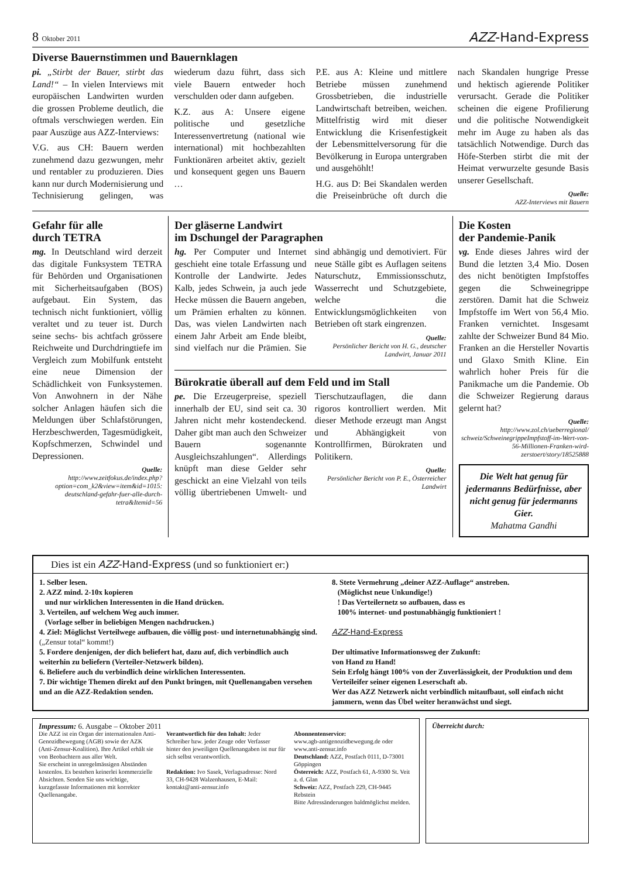8 Oktober 2011 AZZ-Hand-Express
Diverse Bauernstimmen und Bauernklagen
pi. „Stirbt der Bauer, stirbt das Land!“ – In vielen Interviews mit europäischen Landwirten wurden die grossen Probleme deutlich, die oftmals verschwiegen werden. Ein paar Auszüge aus AZZ-Interviews:
V.G. aus CH: Bauern werden zunehmend dazu gezwungen, mehr und rentabler zu produzieren. Dies kann nur durch Modernisierung und Technisierung gelingen, was wiederum dazu führt, dass sich viele Bauern entweder hoch verschulden oder dann aufgeben.
K.Z. aus A: Unsere eigene politische und gesetzliche Interessenvertretung (national wie international) mit hochbezahlten Funktionären arbeitet aktiv, gezielt und konsequent gegen uns Bauern …
P.E. aus A: Kleine und mittlere Betriebe müssen zunehmend Grossbetrieben, die industrielle Landwirtschaft betreiben, weichen. Mittelfristig wird mit dieser Entwicklung die Krisenfestigkeit der Lebensmittelversorung für die Bevölkerung in Europa untergraben und ausgehöhlt!
H.G. aus D: Bei Skandalen werden die Preiseinbrüche oft durch die nach Skandalen hungrige Presse und hektisch agierende Politiker verursacht. Gerade die Politiker scheinen die eigene Profilierung und die politische Notwendigkeit mehr im Auge zu haben als das tatsächlich Notwendige. Durch das Höfe-Sterben stirbt die mit der Heimat verwurzelte gesunde Basis unserer Gesellschaft.
Quelle:
AZZ-Interviews mit Bauern
Gefahr für alle
durch TETRA
mg. In Deutschland wird derzeit das digitale Funksystem TETRA für Behörden und Organisationen mit Sicherheitsaufgaben (BOS) aufgebaut. Ein System, das technisch nicht funktioniert, völlig veraltet und zu teuer ist. Durch seine sechs- bis achtfach grössere Reichweite und Durchdringtiefe im Vergleich zum Mobilfunk entsteht eine neue Dimension der Schädlichkeit von Funksystemen. Von Anwohnern in der Nähe solcher Anlagen häufen sich die Meldungen über Schlafstörungen, Herzbeschwerden, Tagesmüdigkeit, Kopfschmerzen, Schwindel und Depressionen.
Quelle:
http://www.zeitfokus.de/index.php?option=com_k2&view=item&id=1015: deutschland-gefahr-fuer-alle-durch-tetra&Itemid=56
Der gläserne Landwirt
im Dschungel der Paragraphen
hg. Per Computer und Internet geschieht eine totale Erfassung und Kontrolle der Landwirte. Jedes Kalb, jedes Schwein, ja auch jede Hecke müssen die Bauern angeben, um Prämien erhalten zu können. Das, was vielen Landwirten nach einem Jahr Arbeit am Ende bleibt, sind vielfach nur die Prämien. Sie sind abhängig und demotiviert. Für neue Ställe gibt es Auflagen seitens Naturschutz, Emmissionsschutz, Wasserrecht und Schutzgebiete, welche die Entwicklungsmöglichkeiten von Betrieben oft stark eingrenzen.
Quelle:
Persönlicher Bericht von H. G., deutscher Landwirt, Januar 2011
Bürokratie überall auf dem Feld und im Stall
pe. Die Erzeugerpreise, speziell innerhalb der EU, sind seit ca. 30 Jahren nicht mehr kostendeckend. Daher gibt man auch den Schweizer Bauern sogenannte Ausgleichszahlungen“. Allerdings knüpft man diese Gelder sehr geschickt an eine Vielzahl von teils völlig übertriebenen Umwelt- und Tierschutzauflagen, die dann rigoros kontrolliert werden. Mit dieser Methode erzeugt man Angst und Abhängigkeit von Kontrollfirmen, Bürokraten und Politikern.
Quelle:
Persönlicher Bericht von P. E., Österreicher Landwirt
Die Kosten
der Pandemie-Panik
vg. Ende dieses Jahres wird der Bund die letzten 3,4 Mio. Dosen des nicht benötigten Impfstoffes gegen die Schweinegrippe zerstören. Damit hat die Schweiz Impfstoffe im Wert von 56,4 Mio. Franken vernichtet. Insgesamt zahlte der Schweizer Bund 84 Mio. Franken an die Hersteller Novartis und Glaxo Smith Kline. Ein wahrlich hoher Preis für die Panikmache um die Pandemie. Ob die Schweizer Regierung daraus gelernt hat?
Quelle:
http://www.zol.ch/ueberregional/ schweiz/SchweinegrippeImpfstoff-im-Wert-von-56-Millionen-Franken-wird-zerstoert/story/18525888
Die Welt hat genug für jedermanns Bedürfnisse, aber nicht genug für jedermanns Gier.
Mahatma Gandhi
Dies ist ein AZZ-Hand-Express (und so funktioniert er:)
1. Selber lesen.
2. AZZ mind. 2-10x kopieren
und nur wirklichen Interessenten in die Hand drücken.
3. Verteilen, auf welchem Weg auch immer.
(Vorlage selber in beliebigen Mengen nachdrucken.)
4. Ziel: Möglichst Verteilwege aufbauen, die völlig post- und internetunabhängig sind. („Zensur total“ kommt!)
5. Fordere denjenigen, der dich beliefert hat, dazu auf, dich verbindlich auch weiterhin zu beliefern (Verteiler-Netzwerk bilden).
6. Beliefere auch du verbindlich deine wirklichen Interessenten.
7. Dir wichtige Themen direkt auf den Punkt bringen, mit Quellenangaben versehen und an die AZZ-Redaktion senden.
8. Stete Vermehrung „deiner AZZ-Auflage“ anstreben.
(Möglichst neue Unkundige!)
! Das Verteilernetz so aufbauen, dass es
100% internet- und postunabhängig funktioniert !
AZZ-Hand-Express
Der ultimative Informationsweg der Zukunft:
von Hand zu Hand!
Sein Erfolg hängt 100% von der Zuverlässigkeit, der Produktion und dem Verteileifer seiner eigenen Leserschaft ab.
Wer das AZZ Netzwerk nicht verbindlich mitaufbaut, soll einfach nicht jammern, wenn das Übel weiter heranwächst und siegt.
Impressum: 6. Ausgabe – Oktober 2011
Die AZZ ist ein Organ der internationalen Anti-Genozidbewegung (AGB) sowie der AZK (Anti-Zensur-Koalition). Ihre Artikel erhält sie von Beobachtern aus aller Welt.
Sie erscheint in unregelmässigen Abständen kostenlos. Es bestehen keinerlei kommerzielle Absichten. Senden Sie uns wichtige, kurzgefasste Informationen mit korrekter Quellenangabe.
Verantwortlich für den Inhalt: Jeder Schreiber bzw. jeder Zeuge oder Verfasser hinter den jeweiligen Quellenangaben ist nur für sich selbst verantwortlich.
Redaktion: Ivo Sasek, Verlagsadresse: Nord 33, CH-9428 Walzenhausen, E-Mail: kontakt@anti-zensur.info
Abonnentenservice:
www.agb-antigenozidbewegung.de oder www.anti-zensur.info
Deutschland: AZZ, Postfach 0111, D-73001 Göppingen
Österreich: AZZ, Postfach 61, A-9300 St. Veit a. d. Glan
Schweiz: AZZ, Postfach 229, CH-9445 Rebstein
Bitte Adressänderungen baldmöglichst melden.
Überreicht durch: